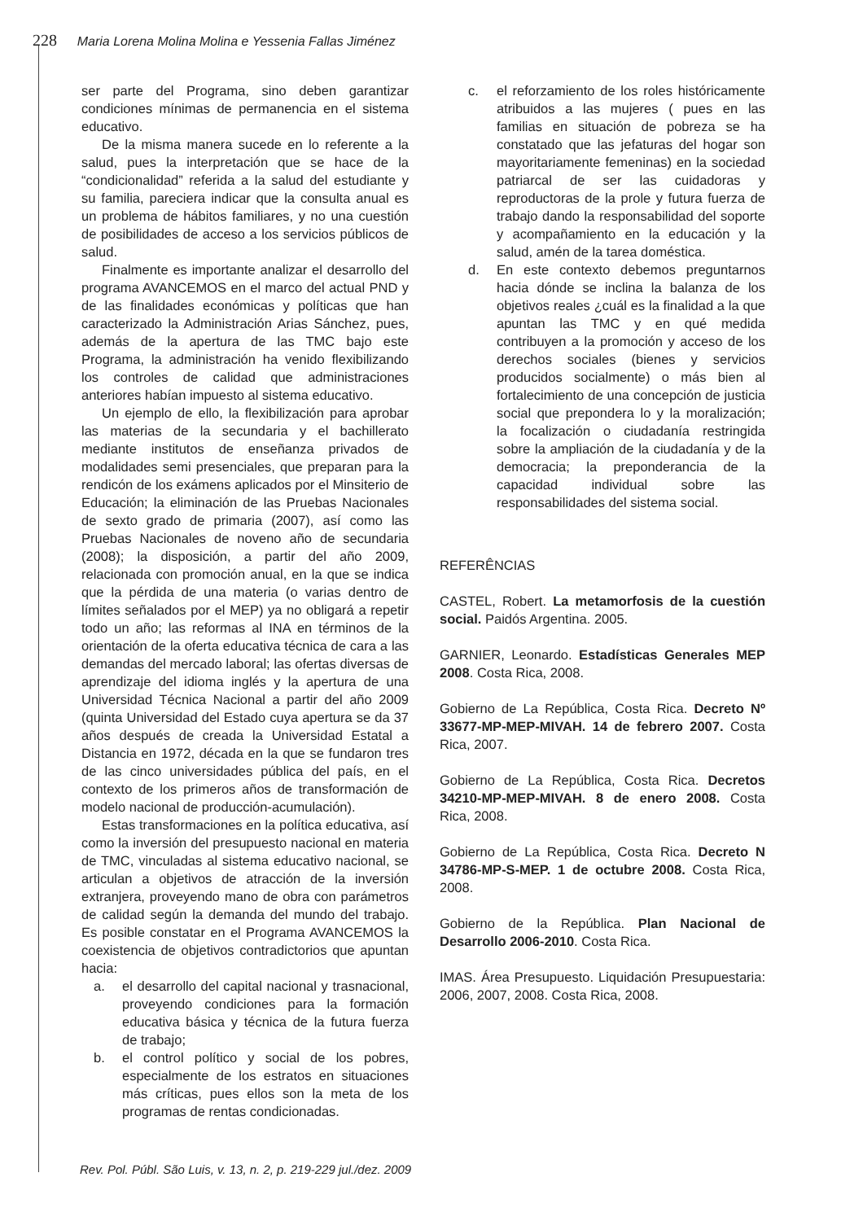228 Maria Lorena Molina Molina e Yessenia Fallas Jiménez
ser parte del Programa, sino deben garantizar condiciones mínimas de permanencia en el sistema educativo.
De la misma manera sucede en lo referente a la salud, pues la interpretación que se hace de la “condicionalidad” referida a la salud del estudiante y su familia, pareciera indicar que la consulta anual es un problema de hábitos familiares, y no una cuestión de posibilidades de acceso a los servicios públicos de salud.
Finalmente es importante analizar el desarrollo del programa AVANCEMOS en el marco del actual PND y de las finalidades económicas y políticas que han caracterizado la Administración Arias Sánchez, pues, además de la apertura de las TMC bajo este Programa, la administración ha venido flexibilizando los controles de calidad que administraciones anteriores habían impuesto al sistema educativo.
Un ejemplo de ello, la flexibilización para aprobar las materias de la secundaria y el bachillerato mediante institutos de enseñanza privados de modalidades semi presenciales, que preparan para la rendicón de los exámens aplicados por el Minsiterio de Educación; la eliminación de las Pruebas Nacionales de sexto grado de primaria (2007), así como las Pruebas Nacionales de noveno año de secundaria (2008); la disposición, a partir del año 2009, relacionada con promoción anual, en la que se indica que la pérdida de una materia (o varias dentro de límites señalados por el MEP) ya no obligará a repetir todo un año; las reformas al INA en términos de la orientación de la oferta educativa técnica de cara a las demandas del mercado laboral; las ofertas diversas de aprendizaje del idioma inglés y la apertura de una Universidad Técnica Nacional a partir del año 2009 (quinta Universidad del Estado cuya apertura se da 37 años después de creada la Universidad Estatal a Distancia en 1972, década en la que se fundaron tres de las cinco universidades pública del país, en el contexto de los primeros años de transformación de modelo nacional de producción-acumulación).
Estas transformaciones en la política educativa, así como la inversión del presupuesto nacional en materia de TMC, vinculadas al sistema educativo nacional, se articulan a objetivos de atracción de la inversión extranjera, proveyendo mano de obra con parámetros de calidad según la demanda del mundo del trabajo. Es posible constatar en el Programa AVANCEMOS la coexistencia de objetivos contradictorios que apuntan hacia:
a. el desarrollo del capital nacional y trasnacional, proveyendo condiciones para la formación educativa básica y técnica de la futura fuerza de trabajo;
b. el control político y social de los pobres, especialmente de los estratos en situaciones más críticas, pues ellos son la meta de los programas de rentas condicionadas.
c. el reforzamiento de los roles históricamente atribuidos a las mujeres ( pues en las familias en situación de pobreza se ha constatado que las jefaturas del hogar son mayoritariamente femeninas) en la sociedad patriarcal de ser las cuidadoras y reproductoras de la prole y futura fuerza de trabajo dando la responsabilidad del soporte y acompañamiento en la educación y la salud, amén de la tarea doméstica.
d. En este contexto debemos preguntarnos hacia dónde se inclina la balanza de los objetivos reales ¿cuál es la finalidad a la que apuntan las TMC y en qué medida contribuyen a la promoción y acceso de los derechos sociales (bienes y servicios producidos socialmente) o más bien al fortalecimiento de una concepción de justicia social que prepondera lo y la moralización; la focalización o ciudadanía restringida sobre la ampliación de la ciudadanía y de la democracia; la preponderancia de la capacidad individual sobre las responsabilidades del sistema social.
REFERÊNCIAS
CASTEL, Robert. La metamorfosis de la cuestión social. Paidós Argentina. 2005.
GARNIER, Leonardo. Estadísticas Generales MEP 2008. Costa Rica, 2008.
Gobierno de La República, Costa Rica. Decreto Nº 33677-MP-MEP-MIVAH. 14 de febrero 2007. Costa Rica, 2007.
Gobierno de La República, Costa Rica. Decretos 34210-MP-MEP-MIVAH. 8 de enero 2008. Costa Rica, 2008.
Gobierno de La República, Costa Rica. Decreto N 34786-MP-S-MEP. 1 de octubre 2008. Costa Rica, 2008.
Gobierno de la República. Plan Nacional de Desarrollo 2006-2010. Costa Rica.
IMAS. Área Presupuesto. Liquidación Presupuestaria: 2006, 2007, 2008. Costa Rica, 2008.
Rev. Pol. Públ. São Luis, v. 13, n. 2, p. 219-229 jul./dez. 2009